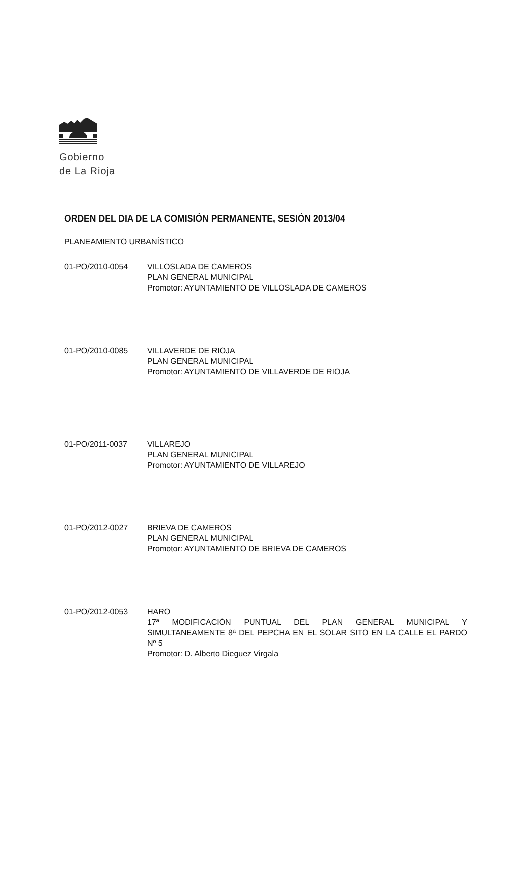Gobierno
de La Rioja
ORDEN DEL DIA DE LA COMISIÓN PERMANENTE, SESIÓN 2013/04
PLANEAMIENTO URBANÍSTICO
01-PO/2010-0054 VILLOSLADA DE CAMEROS
PLAN GENERAL MUNICIPAL
Promotor: AYUNTAMIENTO DE VILLOSLADA DE CAMEROS
01-PO/2010-0085 VILLAVERDE DE RIOJA
PLAN GENERAL MUNICIPAL
Promotor: AYUNTAMIENTO DE VILLAVERDE DE RIOJA
01-PO/2011-0037 VILLAREJO
PLAN GENERAL MUNICIPAL
Promotor: AYUNTAMIENTO DE VILLAREJO
01-PO/2012-0027 BRIEVA DE CAMEROS
PLAN GENERAL MUNICIPAL
Promotor: AYUNTAMIENTO DE BRIEVA DE CAMEROS
01-PO/2012-0053 HARO
17ª MODIFICACIÓN PUNTUAL DEL PLAN GENERAL MUNICIPAL Y SIMULTANEAMENTE 8ª DEL PEPCHA EN EL SOLAR SITO EN LA CALLE EL PARDO Nº 5
Promotor: D. Alberto Dieguez Virgala